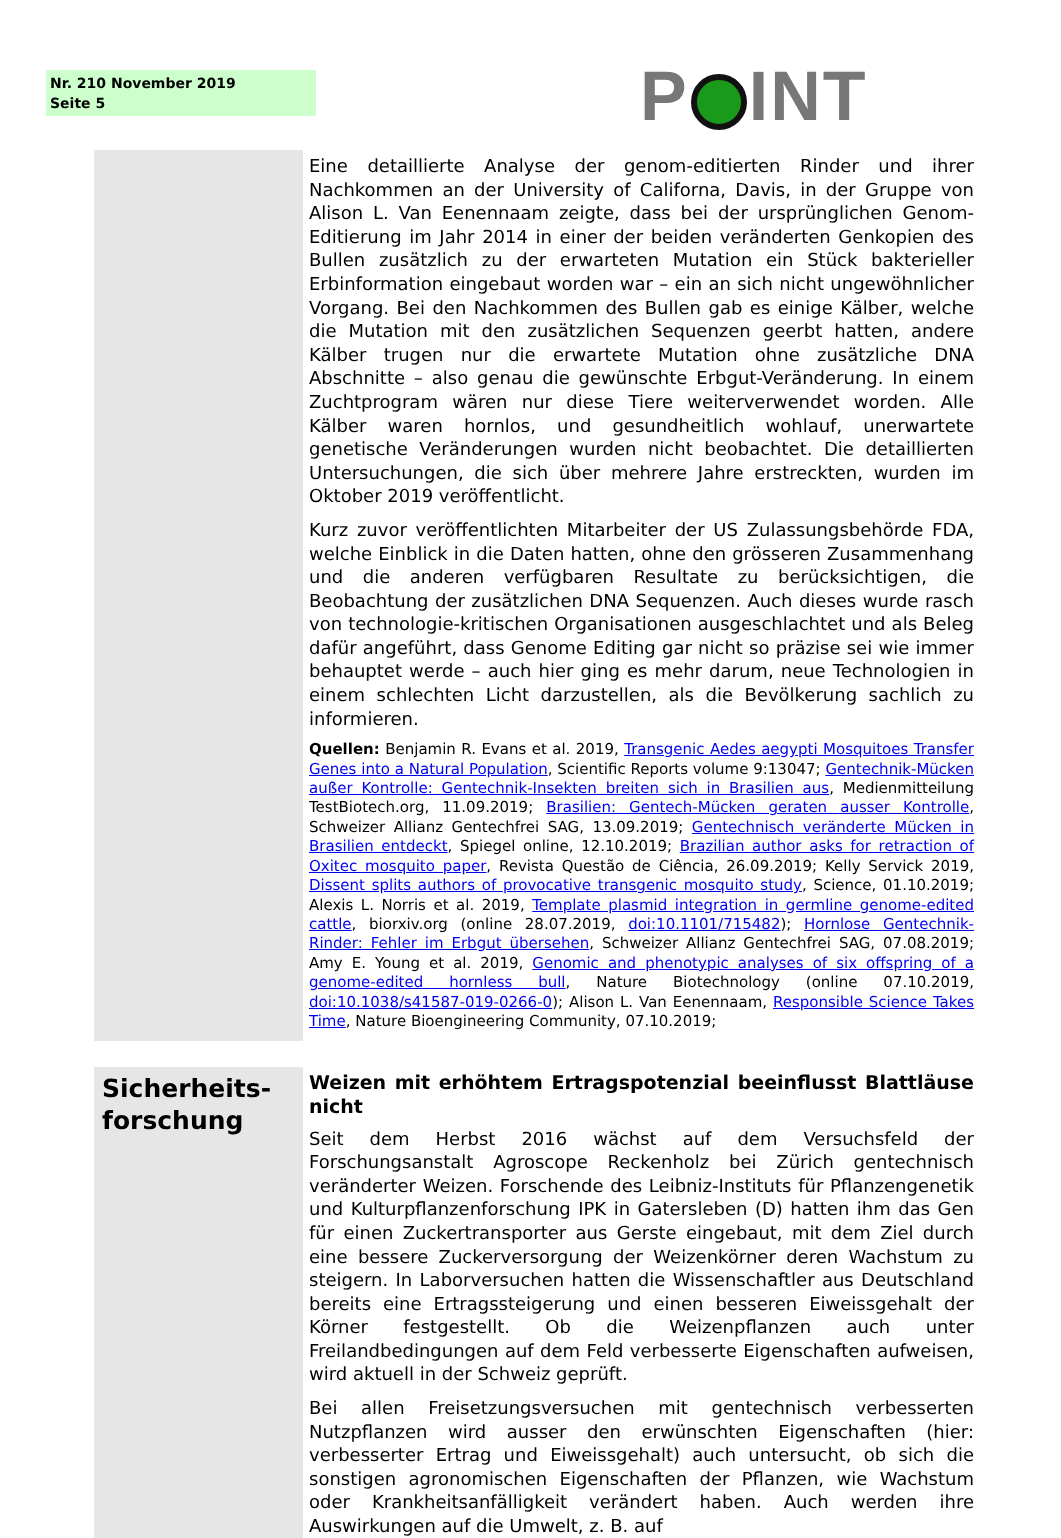Nr. 210 November 2019
Seite 5
P INT
Eine detaillierte Analyse der genom-editierten Rinder und ihrer Nachkommen an der University of Californa, Davis, in der Gruppe von Alison L. Van Eenennaam zeigte, dass bei der ursprünglichen Genom-Editierung im Jahr 2014 in einer der beiden veränderten Genkopien des Bullen zusätzlich zu der erwarteten Mutation ein Stück bakterieller Erbinformation eingebaut worden war – ein an sich nicht ungewöhnlicher Vorgang. Bei den Nachkommen des Bullen gab es einige Kälber, welche die Mutation mit den zusätzlichen Sequenzen geerbt hatten, andere Kälber trugen nur die erwartete Mutation ohne zusätzliche DNA Abschnitte – also genau die gewünschte Erbgut-Veränderung. In einem Zuchtprogram wären nur diese Tiere weiterverwendet worden. Alle Kälber waren hornlos, und gesundheitlich wohlauf, unerwartete genetische Veränderungen wurden nicht beobachtet. Die detaillierten Untersuchungen, die sich über mehrere Jahre erstreckten, wurden im Oktober 2019 veröffentlicht.
Kurz zuvor veröffentlichten Mitarbeiter der US Zulassungsbehörde FDA, welche Einblick in die Daten hatten, ohne den grösseren Zusammenhang und die anderen verfügbaren Resultate zu berücksichtigen, die Beobachtung der zusätzlichen DNA Sequenzen. Auch dieses wurde rasch von technologie-kritischen Organisationen ausgeschlachtet und als Beleg dafür angeführt, dass Genome Editing gar nicht so präzise sei wie immer behauptet werde – auch hier ging es mehr darum, neue Technologien in einem schlechten Licht darzustellen, als die Bevölkerung sachlich zu informieren.
Quellen: Benjamin R. Evans et al. 2019, Transgenic Aedes aegypti Mosquitoes Transfer Genes into a Natural Population, Scientific Reports volume 9:13047; Gentechnik-Mücken außer Kontrolle: Gentechnik-Insekten breiten sich in Brasilien aus, Medienmitteilung TestBiotech.org, 11.09.2019; Brasilien: Gentech-Mücken geraten ausser Kontrolle, Schweizer Allianz Gentechfrei SAG, 13.09.2019; Gentechnisch veränderte Mücken in Brasilien entdeckt, Spiegel online, 12.10.2019; Brazilian author asks for retraction of Oxitec mosquito paper, Revista Questão de Ciência, 26.09.2019; Kelly Servick 2019, Dissent splits authors of provocative transgenic mosquito study, Science, 01.10.2019; Alexis L. Norris et al. 2019, Template plasmid integration in germline genome-edited cattle, biorxiv.org (online 28.07.2019, doi:10.1101/715482); Hornlose Gentechnik-Rinder: Fehler im Erbgut übersehen, Schweizer Allianz Gentechfrei SAG, 07.08.2019; Amy E. Young et al. 2019, Genomic and phenotypic analyses of six offspring of a genome-edited hornless bull, Nature Biotechnology (online 07.10.2019, doi:10.1038/s41587-019-0266-0); Alison L. Van Eenennaam, Responsible Science Takes Time, Nature Bioengineering Community, 07.10.2019;
Sicherheits-
forschung
Weizen mit erhöhtem Ertragspotenzial beeinflusst Blattläuse nicht
Seit dem Herbst 2016 wächst auf dem Versuchsfeld der Forschungsanstalt Agroscope Reckenholz bei Zürich gentechnisch veränderter Weizen. Forschende des Leibniz-Instituts für Pflanzengenetik und Kulturpflanzenforschung IPK in Gatersleben (D) hatten ihm das Gen für einen Zuckertransporter aus Gerste eingebaut, mit dem Ziel durch eine bessere Zuckerversorgung der Weizenkörner deren Wachstum zu steigern. In Laborversuchen hatten die Wissenschaftler aus Deutschland bereits eine Ertragssteigerung und einen besseren Eiweissgehalt der Körner festgestellt. Ob die Weizenpflanzen auch unter Freilandbedingungen auf dem Feld verbesserte Eigenschaften aufweisen, wird aktuell in der Schweiz geprüft.
Bei allen Freisetzungsversuchen mit gentechnisch verbesserten Nutzpflanzen wird ausser den erwünschten Eigenschaften (hier: verbesserter Ertrag und Eiweissgehalt) auch untersucht, ob sich die sonstigen agronomischen Eigenschaften der Pflanzen, wie Wachstum oder Krankheitsanfälligkeit verändert haben. Auch werden ihre Auswirkungen auf die Umwelt, z. B. auf